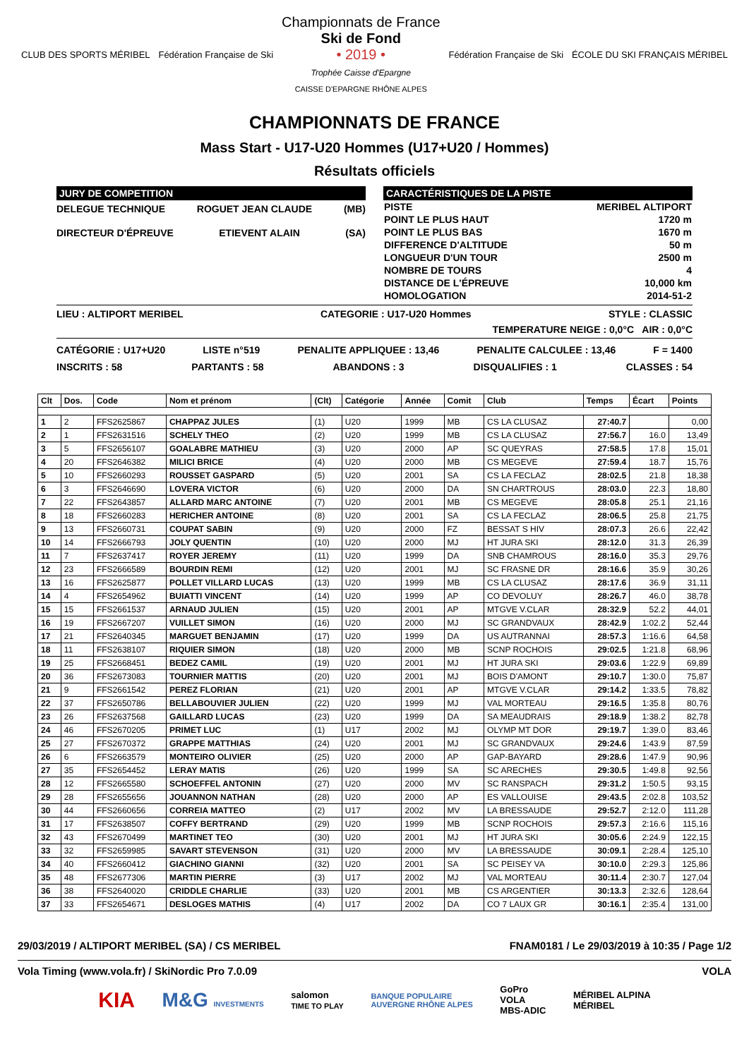CLUB DES SPORTS MÉRIBEL Fédération Française de Ski
Championnats de France
Ski de Fond
• 2019 •
Trophée Caisse d'Epargne
CAISSE D'EPARGNE RHÔNE ALPES
Fédération Française de Ski ÉCOLE DU SKI FRANÇAIS MÉRIBEL
CHAMPIONNATS DE FRANCE
Mass Start - U17-U20 Hommes (U17+U20 / Hommes)
Résultats officiels
JURY DE COMPETITION
DELEGUE TECHNIQUE ROGUET JEAN CLAUDE (MB)
DIRECTEUR D'ÉPREUVE ETIEVENT ALAIN (SA)
CARACTÉRISTIQUES DE LA PISTE
| PISTE | MERIBEL ALTIPORT |
| POINT LE PLUS HAUT | 1720 m |
| POINT LE PLUS BAS | 1670 m |
| DIFFERENCE D'ALTITUDE | 50 m |
| LONGUEUR D'UN TOUR | 2500 m |
| NOMBRE DE TOURS | 4 |
| DISTANCE DE L'ÉPREUVE | 10,000 km |
| HOMOLOGATION | 2014-51-2 |
LIEU : ALTIPORT MERIBEL CATEGORIE : U17-U20 Hommes STYLE : CLASSIC
TEMPERATURE NEIGE : 0,0°C AIR : 0,0°C
CATÉGORIE : U17+U20 LISTE n°519 PENALITE APPLIQUEE : 13,46 PENALITE CALCULEE : 13,46 F = 1400
INSCRITS : 58 PARTANTS : 58 ABANDONS : 3 DISQUALIFIES : 1 CLASSES : 54
| Clt | Dos. | Code | Nom et prénom | (Clt) | Catégorie | Année | Comit | Club | Temps | Écart | Points |
| --- | --- | --- | --- | --- | --- | --- | --- | --- | --- | --- | --- |
| 1 | 2 | FFS2625867 | CHAPPAZ JULES | (1) | U20 | 1999 | MB | CS LA CLUSAZ | 27:40.7 | | 0,00 |
| 2 | 1 | FFS2631516 | SCHELY THEO | (2) | U20 | 1999 | MB | CS LA CLUSAZ | 27:56.7 | 16.0 | 13,49 |
| 3 | 5 | FFS2656107 | GOALABRE MATHIEU | (3) | U20 | 2000 | AP | SC QUEYRAS | 27:58.5 | 17.8 | 15,01 |
| 4 | 20 | FFS2646382 | MILICI BRICE | (4) | U20 | 2000 | MB | CS MEGEVE | 27:59.4 | 18.7 | 15,76 |
| 5 | 10 | FFS2660293 | ROUSSET GASPARD | (5) | U20 | 2001 | SA | CS LA FECLAZ | 28:02.5 | 21.8 | 18,38 |
| 6 | 3 | FFS2646690 | LOVERA VICTOR | (6) | U20 | 2000 | DA | SN CHARTROUS | 28:03.0 | 22.3 | 18,80 |
| 7 | 22 | FFS2643857 | ALLARD MARC ANTOINE | (7) | U20 | 2001 | MB | CS MEGEVE | 28:05.8 | 25.1 | 21,16 |
| 8 | 18 | FFS2660283 | HERICHER ANTOINE | (8) | U20 | 2001 | SA | CS LA FECLAZ | 28:06.5 | 25.8 | 21,75 |
| 9 | 13 | FFS2660731 | COUPAT SABIN | (9) | U20 | 2000 | FZ | BESSAT S HIV | 28:07.3 | 26.6 | 22,42 |
| 10 | 14 | FFS2666793 | JOLY QUENTIN | (10) | U20 | 2000 | MJ | HT JURA SKI | 28:12.0 | 31.3 | 26,39 |
| 11 | 7 | FFS2637417 | ROYER JEREMY | (11) | U20 | 1999 | DA | SNB CHAMROUS | 28:16.0 | 35.3 | 29,76 |
| 12 | 23 | FFS2666589 | BOURDIN REMI | (12) | U20 | 2001 | MJ | SC FRASNE DR | 28:16.6 | 35.9 | 30,26 |
| 13 | 16 | FFS2625877 | POLLET VILLARD LUCAS | (13) | U20 | 1999 | MB | CS LA CLUSAZ | 28:17.6 | 36.9 | 31,11 |
| 14 | 4 | FFS2654962 | BUIATTI VINCENT | (14) | U20 | 1999 | AP | CO DEVOLUY | 28:26.7 | 46.0 | 38,78 |
| 15 | 15 | FFS2661537 | ARNAUD JULIEN | (15) | U20 | 2001 | AP | MTGVE V.CLAR | 28:32.9 | 52.2 | 44,01 |
| 16 | 19 | FFS2667207 | VUILLET SIMON | (16) | U20 | 2000 | MJ | SC GRANDVAUX | 28:42.9 | 1:02.2 | 52,44 |
| 17 | 21 | FFS2640345 | MARGUET BENJAMIN | (17) | U20 | 1999 | DA | US AUTRANNAI | 28:57.3 | 1:16.6 | 64,58 |
| 18 | 11 | FFS2638107 | RIQUIER SIMON | (18) | U20 | 2000 | MB | SCNP ROCHOIS | 29:02.5 | 1:21.8 | 68,96 |
| 19 | 25 | FFS2668451 | BEDEZ CAMIL | (19) | U20 | 2001 | MJ | HT JURA SKI | 29:03.6 | 1:22.9 | 69,89 |
| 20 | 36 | FFS2673083 | TOURNIER MATTIS | (20) | U20 | 2001 | MJ | BOIS D'AMONT | 29:10.7 | 1:30.0 | 75,87 |
| 21 | 9 | FFS2661542 | PEREZ FLORIAN | (21) | U20 | 2001 | AP | MTGVE V.CLAR | 29:14.2 | 1:33.5 | 78,82 |
| 22 | 37 | FFS2650786 | BELLABOUVIER JULIEN | (22) | U20 | 1999 | MJ | VAL MORTEAU | 29:16.5 | 1:35.8 | 80,76 |
| 23 | 26 | FFS2637568 | GAILLARD LUCAS | (23) | U20 | 1999 | DA | SA MEAUDRAIS | 29:18.9 | 1:38.2 | 82,78 |
| 24 | 46 | FFS2670205 | PRIMET LUC | (1) | U17 | 2002 | MJ | OLYMP MT DOR | 29:19.7 | 1:39.0 | 83,46 |
| 25 | 27 | FFS2670372 | GRAPPE MATTHIAS | (24) | U20 | 2001 | MJ | SC GRANDVAUX | 29:24.6 | 1:43.9 | 87,59 |
| 26 | 6 | FFS2663579 | MONTEIRO OLIVIER | (25) | U20 | 2000 | AP | GAP-BAYARD | 29:28.6 | 1:47.9 | 90,96 |
| 27 | 35 | FFS2654452 | LERAY MATIS | (26) | U20 | 1999 | SA | SC ARECHES | 29:30.5 | 1:49.8 | 92,56 |
| 28 | 12 | FFS2665580 | SCHOEFFEL ANTONIN | (27) | U20 | 2000 | MV | SC RANSPACH | 29:31.2 | 1:50.5 | 93,15 |
| 29 | 28 | FFS2655656 | JOUANNON NATHAN | (28) | U20 | 2000 | AP | ES VALLOUISE | 29:43.5 | 2:02.8 | 103,52 |
| 30 | 44 | FFS2660656 | CORREIA MATTEO | (2) | U17 | 2002 | MV | LA BRESSAUDE | 29:52.7 | 2:12.0 | 111,28 |
| 31 | 17 | FFS2638507 | COFFY BERTRAND | (29) | U20 | 1999 | MB | SCNP ROCHOIS | 29:57.3 | 2:16.6 | 115,16 |
| 32 | 43 | FFS2670499 | MARTINET TEO | (30) | U20 | 2001 | MJ | HT JURA SKI | 30:05.6 | 2:24.9 | 122,15 |
| 33 | 32 | FFS2659985 | SAVART STEVENSON | (31) | U20 | 2000 | MV | LA BRESSAUDE | 30:09.1 | 2:28.4 | 125,10 |
| 34 | 40 | FFS2660412 | GIACHINO GIANNI | (32) | U20 | 2001 | SA | SC PEISEY VA | 30:10.0 | 2:29.3 | 125,86 |
| 35 | 48 | FFS2677306 | MARTIN PIERRE | (3) | U17 | 2002 | MJ | VAL MORTEAU | 30:11.4 | 2:30.7 | 127,04 |
| 36 | 38 | FFS2640020 | CRIDDLE CHARLIE | (33) | U20 | 2001 | MB | CS ARGENTIER | 30:13.3 | 2:32.6 | 128,64 |
| 37 | 33 | FFS2654671 | DESLOGES MATHIS | (4) | U17 | 2002 | DA | CO 7 LAUX GR | 30:16.1 | 2:35.4 | 131,00 |
29/03/2019 / ALTIPORT MERIBEL (SA) / CS MERIBEL FNAM0181 / Le 29/03/2019 à 10:35 / Page 1/2
Vola Timing (www.vola.fr) / SkiNordic Pro 7.0.09 VOLA
KIA M&G INVESTMENTS salomon
TIME TO PLAY BANQUE POPULAIRE
AUVERGNE RHÔNE ALPES GoPro
VOLA
MBS-ADIC MÉRIBEL ALPINA
MÉRIBEL